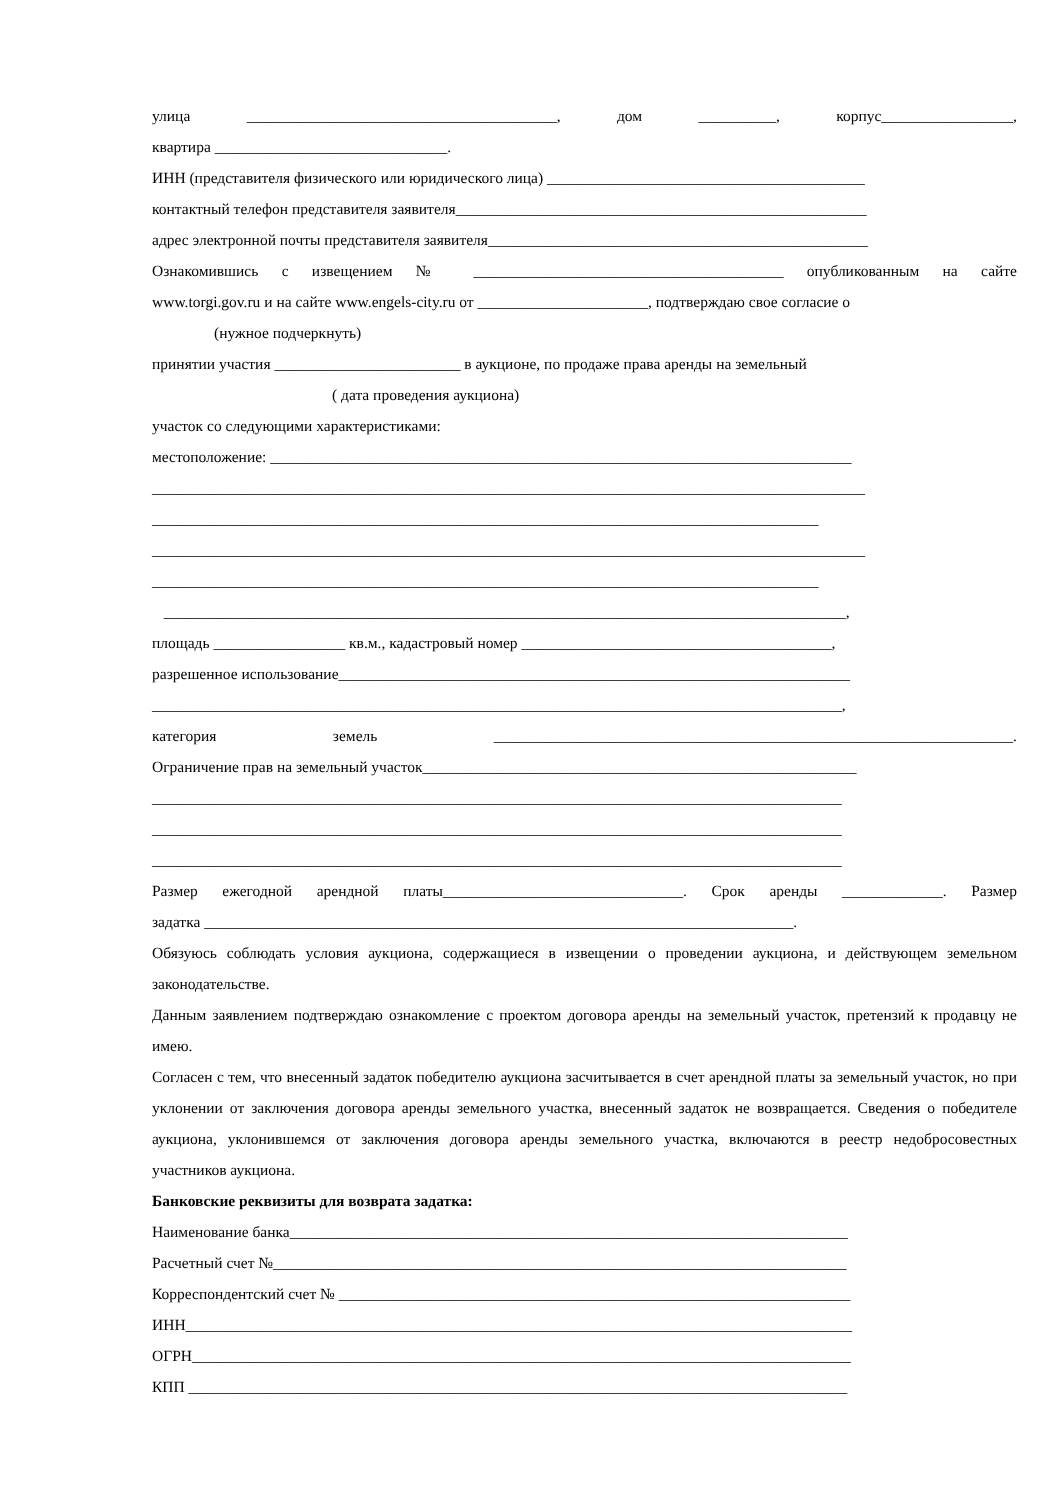улица ________________________________________, дом __________, корпус_________________,
квартира ______________________________.
ИНН (представителя физического или юридического лица) _________________________________________
контактный телефон представителя заявителя_____________________________________________________
адрес электронной почты представителя заявителя_________________________________________________
Ознакомившись с извещением № ________________________________________ опубликованным на сайте
www.torgi.gov.ru и на сайте www.engels-city.ru от ______________________, подтверждаю свое согласие о
(нужное подчеркнуть)
принятии участия ________________________ в аукционе, по продаже права аренды на земельный
( дата проведения аукциона)
участок со следующими характеристиками:
местоположение: ___________________________________________________________________________
____________________________________________________________________________________________
______________________________________________________________________________________
____________________________________________________________________________________________
______________________________________________________________________________________
________________________________________________________________________________________,
площадь _________________ кв.м., кадастровый номер ________________________________________,
разрешенное использование__________________________________________________________________
_________________________________________________________________________________________,
категория земель ___________________________________________________________________.
Ограничение прав на земельный участок________________________________________________________
_________________________________________________________________________________________
_________________________________________________________________________________________
_________________________________________________________________________________________
Размер ежегодной арендной платы_______________________________. Срок аренды _____________. Размер
задатка ____________________________________________________________________________.
Обязуюсь соблюдать условия аукциона, содержащиеся в извещении о проведении аукциона, и действующем земельном законодательстве.
Данным заявлением подтверждаю ознакомление с проектом договора аренды на земельный участок, претензий к продавцу не имею.
Согласен с тем, что внесенный задаток победителю аукциона засчитывается в счет арендной платы за земельный участок, но при уклонении от заключения договора аренды земельного участка, внесенный задаток не возвращается. Сведения о победителе аукциона, уклонившемся от заключения договора аренды земельного участка, включаются в реестр недобросовестных участников аукциона.
Банковские реквизиты для возврата задатка:
Наименование банка________________________________________________________________________
Расчетный счет №__________________________________________________________________________
Корреспондентский счет № __________________________________________________________________
ИНН______________________________________________________________________________________
ОГРН_____________________________________________________________________________________
КПП _____________________________________________________________________________________